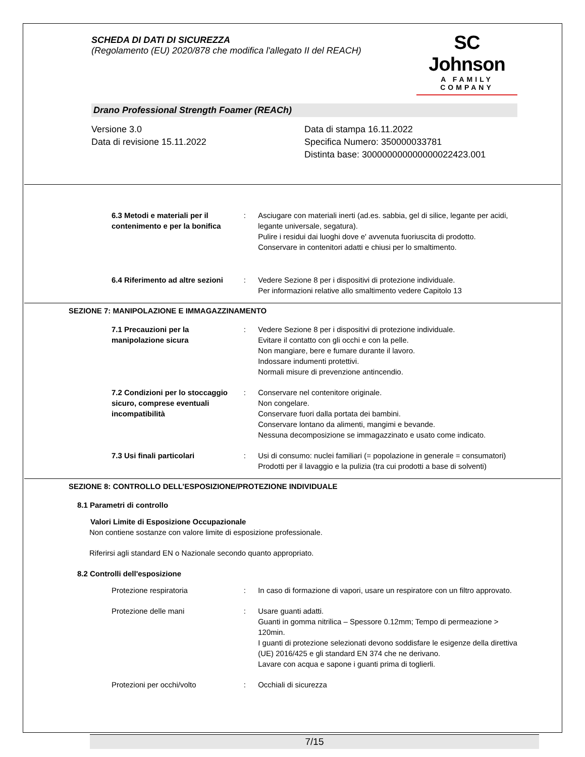SCHEDA DI DATI DI SICUREZZA
(Regolamento (EU) 2020/878 che modifica l'allegato II del REACH)
SC Johnson
A FAMILY COMPANY
Drano Professional Strength Foamer (REACh)
Versione 3.0
Data di revisione 15.11.2022
Data di stampa 16.11.2022
Specifica Numero: 350000033781
Distinta base: 300000000000000022423.001
6.3 Metodi e materiali per il contenimento e per la bonifica
: Asciugare con materiali inerti (ad.es. sabbia, gel di silice, legante per acidi, legante universale, segatura).
Pulire i residui dai luoghi dove e' avvenuta fuoriuscita di prodotto.
Conservare in contenitori adatti e chiusi per lo smaltimento.
6.4 Riferimento ad altre sezioni
: Vedere Sezione 8 per i dispositivi di protezione individuale.
Per informazioni relative allo smaltimento vedere Capitolo 13
SEZIONE 7: MANIPOLAZIONE E IMMAGAZZINAMENTO
7.1 Precauzioni per la manipolazione sicura
: Vedere Sezione 8 per i dispositivi di protezione individuale.
Evitare il contatto con gli occhi e con la pelle.
Non mangiare, bere e fumare durante il lavoro.
Indossare indumenti protettivi.
Normali misure di prevenzione antincendio.
7.2 Condizioni per lo stoccaggio sicuro, comprese eventuali incompatibilità
: Conservare nel contenitore originale.
Non congelare.
Conservare fuori dalla portata dei bambini.
Conservare lontano da alimenti, mangimi e bevande.
Nessuna decomposizione se immagazzinato e usato come indicato.
7.3 Usi finali particolari : Usi di consumo: nuclei familiari (= popolazione in generale = consumatori)
Prodotti per il lavaggio e la pulizia (tra cui prodotti a base di solventi)
SEZIONE 8: CONTROLLO DELL’ESPOSIZIONE/PROTEZIONE INDIVIDUALE
8.1 Parametri di controllo
Valori Limite di Esposizione Occupazionale
Non contiene sostanze con valore limite di esposizione professionale.
Riferirsi agli standard EN o Nazionale secondo quanto appropriato.
8.2 Controlli dell'esposizione
Protezione respiratoria : In caso di formazione di vapori, usare un respiratore con un filtro approvato.
Protezione delle mani : Usare guanti adatti.
Guanti in gomma nitrilica – Spessore 0.12mm; Tempo di permeazione > 120min.
I guanti di protezione selezionati devono soddisfare le esigenze della direttiva (UE) 2016/425 e gli standard EN 374 che ne derivano.
Lavare con acqua e sapone i guanti prima di toglierli.
Protezioni per occhi/volto : Occhiali di sicurezza
7/15